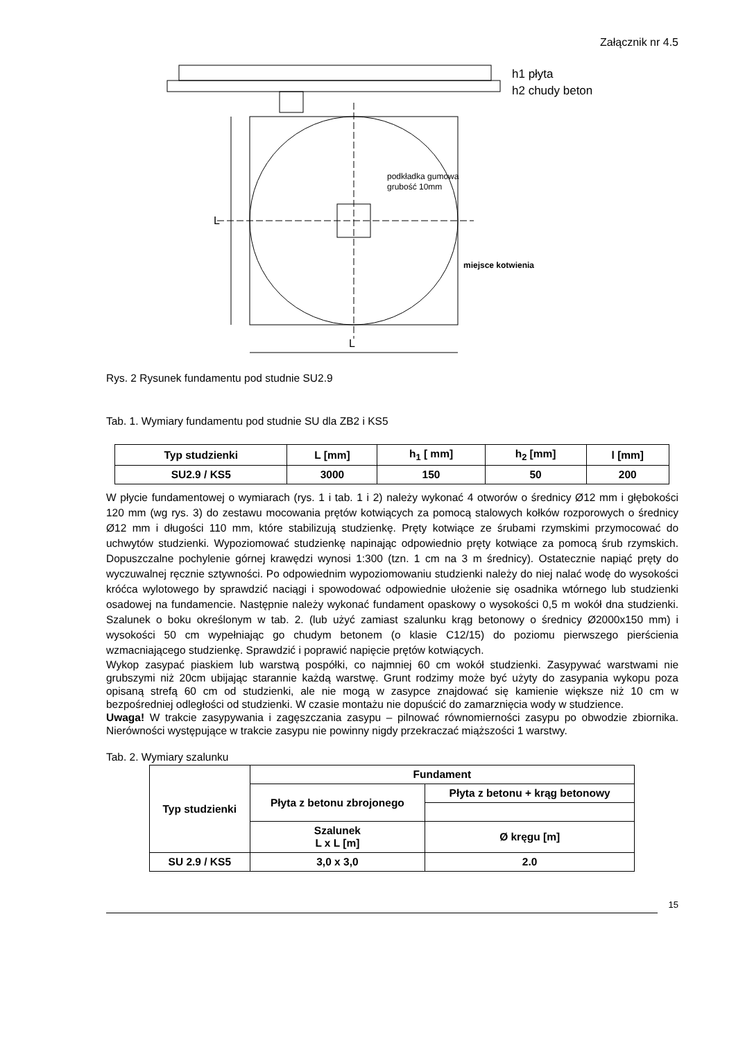Załącznik nr 4.5
h1 płyta
h2 chudy beton
podkładka gumowa
grubość 10mm
miejsce kotwienia
L
L
Rys. 2 Rysunek fundamentu pod studnie SU2.9
Tab. 1. Wymiary fundamentu pod studnie SU dla ZB2 i KS5
| Typ studzienki | L [mm] | h<sub>1</sub> [ mm] | h<sub>2</sub> [mm] | l [mm] |
| SU2.9 / KS5 | 3000 | 150 | 50 | 200 |
W płycie fundamentowej o wymiarach (rys. 1 i tab. 1 i 2) należy wykonać 4 otworów o średnicy Ø12 mm i głębokości 120 mm (wg rys. 3) do zestawu mocowania prętów kotwiących za pomocą stalowych kołków rozporowych o średnicy Ø12 mm i długości 110 mm, które stabilizują studzienkę. Pręty kotwiące ze śrubami rzymskimi przymocować do uchwytów studzienki. Wypoziomować studzienkę napinając odpowiednio pręty kotwiące za pomocą śrub rzymskich. Dopuszczalne pochylenie górnej krawędzi wynosi 1:300 (tzn. 1 cm na 3 m średnicy). Ostatecznie napiąć pręty do wyczuwalnej ręcznie sztywności. Po odpowiednim wypoziomowaniu studzienki należy do niej nalać wodę do wysokości króćca wylotowego by sprawdzić naciągi i spowodować odpowiednie ułożenie się osadnika wtórnego lub studzienki osadowej na fundamencie. Następnie należy wykonać fundament opaskowy o wysokości 0,5 m wokół dna studzienki. Szalunek o boku określonym w tab. 2. (lub użyć zamiast szalunku krąg betonowy o średnicy Ø2000x150 mm) i wysokości 50 cm wypełniając go chudym betonem (o klasie C12/15) do poziomu pierwszego pierścienia wzmacniającego studzienkę. Sprawdzić i poprawić napięcie prętów kotwiących.
Wykop zasypać piaskiem lub warstwą pospółki, co najmniej 60 cm wokół studzienki. Zasypywać warstwami nie grubszymi niż 20cm ubijając starannie każdą warstwę. Grunt rodzimy może być użyty do zasypania wykopu poza opisaną strefą 60 cm od studzienki, ale nie mogą w zasypce znajdować się kamienie większe niż 10 cm w bezpośredniej odległości od studzienki. W czasie montażu nie dopuścić do zamarznięcia wody w studzience.
Uwaga! W trakcie zasypywania i zagęszczania zasypu – pilnować równomierności zasypu po obwodzie zbiornika. Nierówności występujące w trakcie zasypu nie powinny nigdy przekraczać miąższości 1 warstwy.
Tab. 2. Wymiary szalunku
| Typ studzienki | Fundament | |
| | Płyta z betonu zbrojonego | Płyta z betonu + krąg betonowy |
| | Szalunek L x L [m] | Ø kręgu [m] |
| SU 2.9 / KS5 | 3,0 x 3,0 | 2.0 |
15